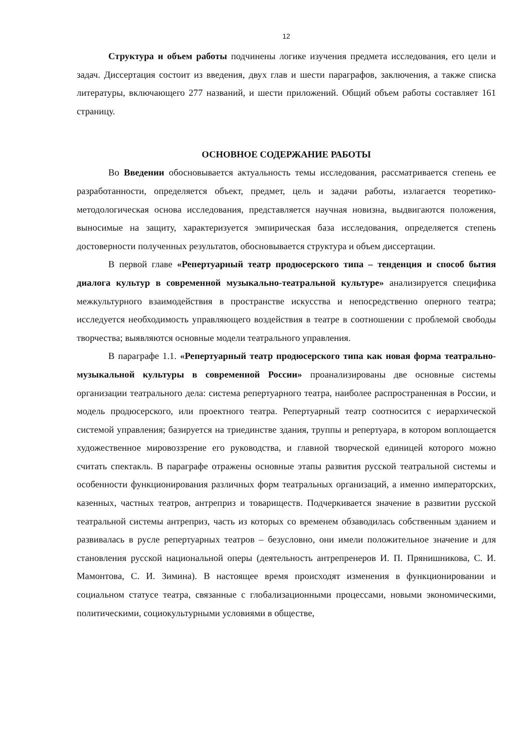12
Структура и объем работы подчинены логике изучения предмета исследования, его цели и задач. Диссертация состоит из введения, двух глав и шести параграфов, заключения, а также списка литературы, включающего 277 названий, и шести приложений. Общий объем работы составляет 161 страницу.
ОСНОВНОЕ СОДЕРЖАНИЕ РАБОТЫ
Во Введении обосновывается актуальность темы исследования, рассматривается степень ее разработанности, определяется объект, предмет, цель и задачи работы, излагается теоретико-методологическая основа исследования, представляется научная новизна, выдвигаются положения, выносимые на защиту, характеризуется эмпирическая база исследования, определяется степень достоверности полученных результатов, обосновывается структура и объем диссертации.
В первой главе «Репертуарный театр продюсерского типа – тенденция и способ бытия диалога культур в современной музыкально-театральной культуре» анализируется специфика межкультурного взаимодействия в пространстве искусства и непосредственно оперного театра; исследуется необходимость управляющего воздействия в театре в соотношении с проблемой свободы творчества; выявляются основные модели театрального управления.
В параграфе 1.1. «Репертуарный театр продюсерского типа как новая форма театрально-музыкальной культуры в современной России» проанализированы две основные системы организации театрального дела: система репертуарного театра, наиболее распространенная в России, и модель продюсерского, или проектного театра. Репертуарный театр соотносится с иерархической системой управления; базируется на триединстве здания, труппы и репертуара, в котором воплощается художественное мировоззрение его руководства, и главной творческой единицей которого можно считать спектакль. В параграфе отражены основные этапы развития русской театральной системы и особенности функционирования различных форм театральных организаций, а именно императорских, казенных, частных театров, антреприз и товариществ. Подчеркивается значение в развитии русской театральной системы антреприз, часть из которых со временем обзаводилась собственным зданием и развивалась в русле репертуарных театров – безусловно, они имели положительное значение и для становления русской национальной оперы (деятельность антрепренеров И. П. Прянишникова, С. И. Мамонтова, С. И. Зимина). В настоящее время происходят изменения в функционировании и социальном статусе театра, связанные с глобализационными процессами, новыми экономическими, политическими, социокультурными условиями в обществе,